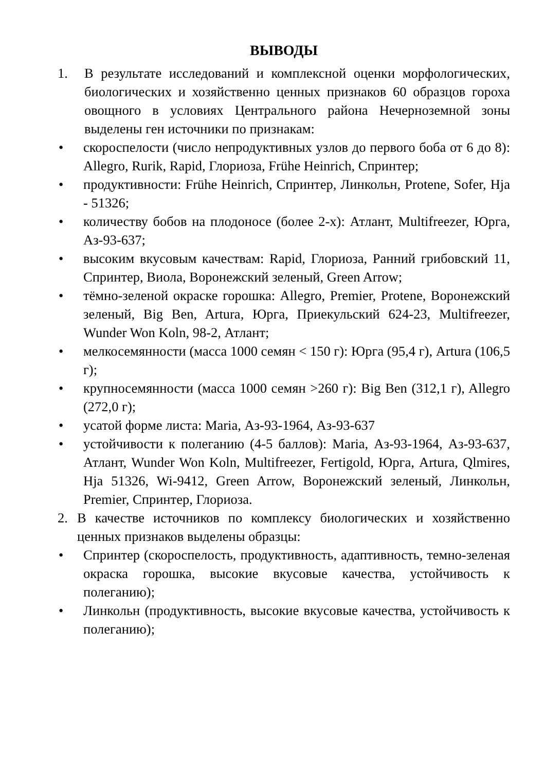ВЫВОДЫ
1. В результате исследований и комплексной оценки морфологических, биологических и хозяйственно ценных признаков 60 образцов гороха овощного в условиях Центрального района Нечерноземной зоны выделены ген источники по признакам:
• скороспелости (число непродуктивных узлов до первого боба от 6 до 8): Allegro, Rurik, Rapid, Глориоза, Frühe Heinrich, Спринтер;
• продуктивности: Frühe Heinrich, Спринтер, Линкольн, Protene, Sofer, Hja - 51326;
• количеству бобов на плодоносе (более 2-х): Атлант, Multifreezer, Юрга, Аз-93-637;
• высоким вкусовым качествам: Rapid, Глориоза, Ранний грибовский 11, Спринтер, Виола, Воронежский зеленый, Green Arrow;
• тёмно-зеленой окраске горошка: Allegro, Premier, Protene, Воронежский зеленый, Big Ben, Artura, Юрга, Приекульский 624-23, Multifreezer, Wunder Won Koln, 98-2, Атлант;
• мелкосемянности (масса 1000 семян < 150 г): Юрга (95,4 г), Artura (106,5 г);
• крупносемянности (масса 1000 семян >260 г): Big Ben (312,1 г), Allegro (272,0 г);
• усатой форме листа: Maria, Аз-93-1964, Аз-93-637
• устойчивости к полеганию (4-5 баллов): Maria, Аз-93-1964, Аз-93-637, Атлант, Wunder Won Koln, Multifreezer, Fertigold, Юрга, Artura, Qlmires, Hja 51326, Wi-9412, Green Arrow, Воронежский зеленый, Линкольн, Premier, Спринтер, Глориоза.
2. В качестве источников по комплексу биологических и хозяйственно ценных признаков выделены образцы:
• Спринтер (скороспелость, продуктивность, адаптивность, темно-зеленая окраска горошка, высокие вкусовые качества, устойчивость к полеганию);
• Линкольн (продуктивность, высокие вкусовые качества, устойчивость к полеганию);